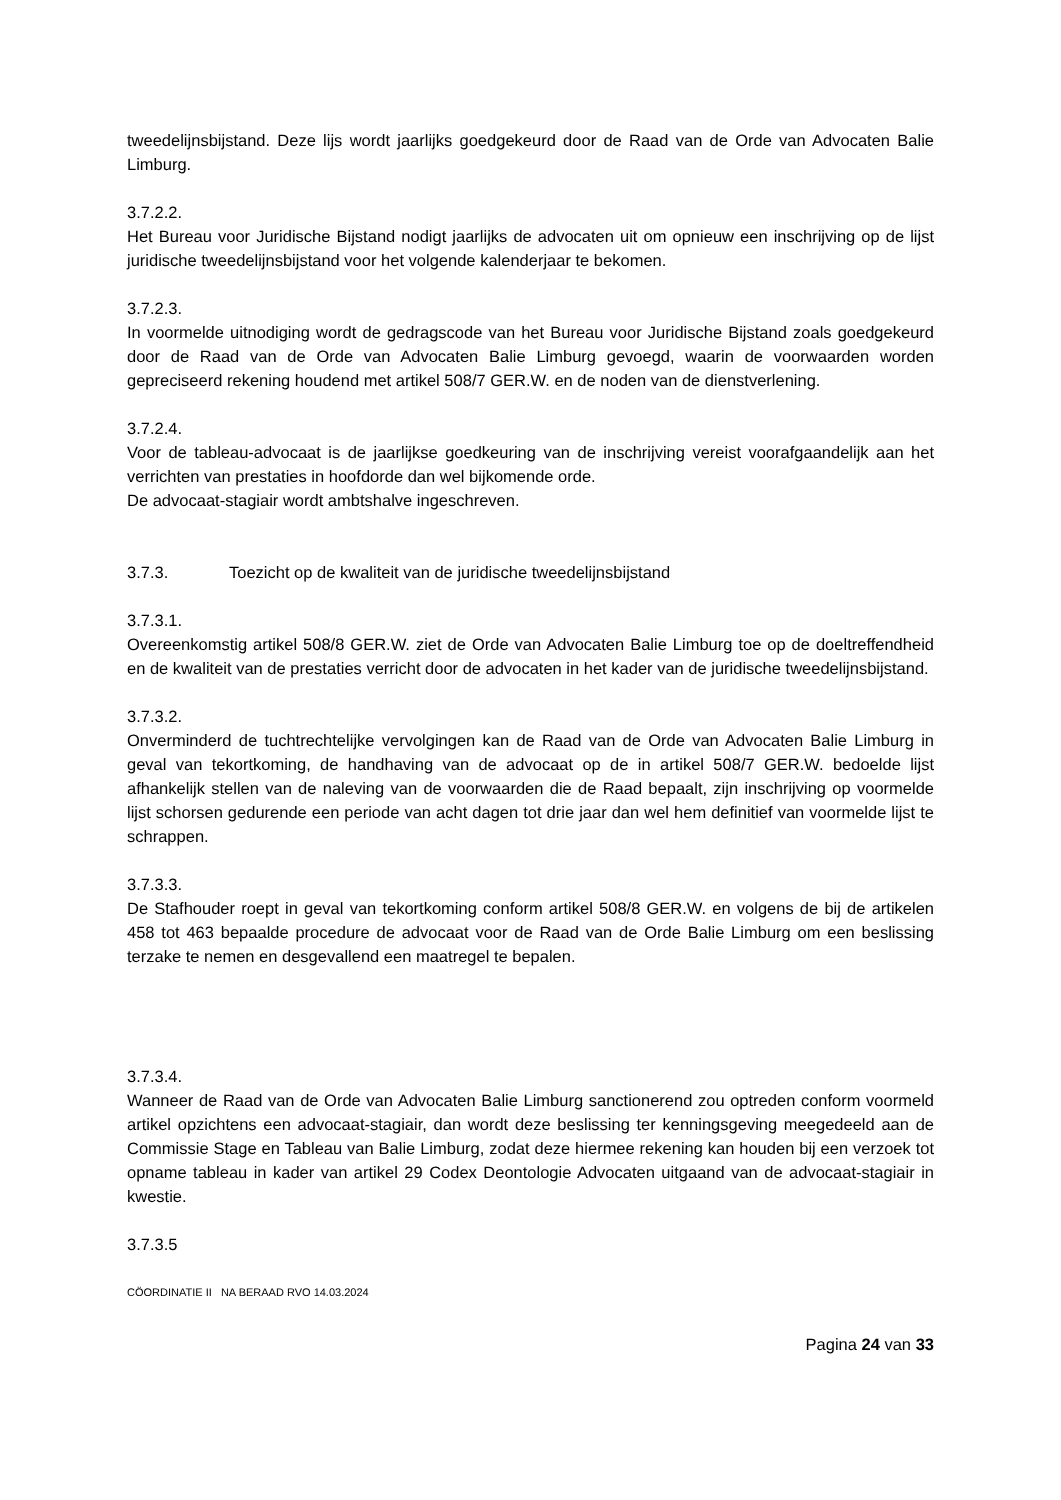tweedelijnsbijstand. Deze lijs wordt jaarlijks goedgekeurd door de Raad van de Orde van Advocaten Balie Limburg.
3.7.2.2.
Het Bureau voor Juridische Bijstand nodigt jaarlijks de advocaten uit om opnieuw een inschrijving op de lijst juridische tweedelijnsbijstand voor het volgende kalenderjaar te bekomen.
3.7.2.3.
In voormelde uitnodiging wordt de gedragscode van het Bureau voor Juridische Bijstand zoals goedgekeurd door de Raad van de Orde van Advocaten Balie Limburg gevoegd, waarin de voorwaarden worden gepreciseerd rekening houdend met artikel 508/7 GER.W. en de noden van de dienstverlening.
3.7.2.4.
Voor de tableau-advocaat is de jaarlijkse goedkeuring van de inschrijving vereist voorafgaandelijk aan het verrichten van prestaties in hoofdorde dan wel bijkomende orde.
De advocaat-stagiair wordt ambtshalve ingeschreven.
3.7.3. Toezicht op de kwaliteit van de juridische tweedelijnsbijstand
3.7.3.1.
Overeenkomstig artikel 508/8 GER.W. ziet de Orde van Advocaten Balie Limburg toe op de doeltreffendheid en de kwaliteit van de prestaties verricht door de advocaten in het kader van de juridische tweedelijnsbijstand.
3.7.3.2.
Onverminderd de tuchtrechtelijke vervolgingen kan de Raad van de Orde van Advocaten Balie Limburg in geval van tekortkoming, de handhaving van de advocaat op de in artikel 508/7 GER.W. bedoelde lijst afhankelijk stellen van de naleving van de voorwaarden die de Raad bepaalt, zijn inschrijving op voormelde lijst schorsen gedurende een periode van acht dagen tot drie jaar dan wel hem definitief van voormelde lijst te schrappen.
3.7.3.3.
De Stafhouder roept in geval van tekortkoming conform artikel 508/8 GER.W. en volgens de bij de artikelen 458 tot 463 bepaalde procedure de advocaat voor de Raad van de Orde Balie Limburg om een beslissing terzake te nemen en desgevallend een maatregel te bepalen.
3.7.3.4.
Wanneer de Raad van de Orde van Advocaten Balie Limburg sanctionerend zou optreden conform voormeld artikel opzichtens een advocaat-stagiair, dan wordt deze beslissing ter kenningsgeving meegedeeld aan de Commissie Stage en Tableau van Balie Limburg, zodat deze hiermee rekening kan houden bij een verzoek tot opname tableau in kader van artikel 29 Codex Deontologie Advocaten uitgaand van de advocaat-stagiair in kwestie.
3.7.3.5
CÖORDINATIE II NA BERAAD RVO 14.03.2024
Pagina 24 van 33